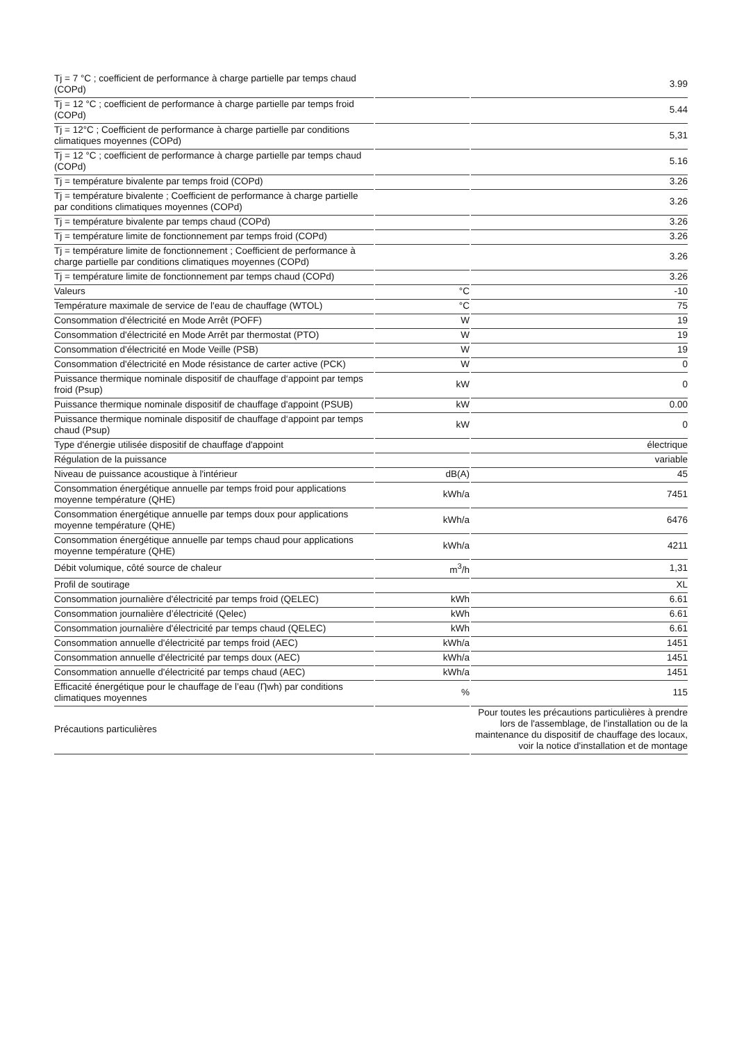| Tj = 7 °C ; coefficient de performance à charge partielle par temps chaud (COPd) | | 3.99 |
| Tj = 12 °C ; coefficient de performance à charge partielle par temps froid (COPd) | | 5.44 |
| Tj = 12°C ; Coefficient de performance à charge partielle par conditions climatiques moyennes (COPd) | | 5,31 |
| Tj = 12 °C ; coefficient de performance à charge partielle par temps chaud (COPd) | | 5.16 |
| Tj = température bivalente par temps froid (COPd) | | 3.26 |
| Tj = température bivalente ; Coefficient de performance à charge partielle par conditions climatiques moyennes (COPd) | | 3.26 |
| Tj = température bivalente par temps chaud (COPd) | | 3.26 |
| Tj = température limite de fonctionnement par temps froid (COPd) | | 3.26 |
| Tj = température limite de fonctionnement ; Coefficient de performance à charge partielle par conditions climatiques moyennes (COPd) | | 3.26 |
| Tj = température limite de fonctionnement par temps chaud (COPd) | | 3.26 |
| Valeurs | °C | -10 |
| Température maximale de service de l'eau de chauffage (WTOL) | °C | 75 |
| Consommation d'électricité en Mode Arrêt (POFF) | W | 19 |
| Consommation d'électricité en Mode Arrêt par thermostat (PTO) | W | 19 |
| Consommation d'électricité en Mode Veille (PSB) | W | 19 |
| Consommation d'électricité en Mode résistance de carter active (PCK) | W | 0 |
| Puissance thermique nominale dispositif de chauffage d‘appoint par temps froid (Psup) | kW | 0 |
| Puissance thermique nominale dispositif de chauffage d'appoint (PSUB) | kW | 0.00 |
| Puissance thermique nominale dispositif de chauffage d‘appoint par temps chaud (Psup) | kW | 0 |
| Type d'énergie utilisée dispositif de chauffage d'appoint | | électrique |
| Régulation de la puissance | | variable |
| Niveau de puissance acoustique à l'intérieur | dB(A) | 45 |
| Consommation énergétique annuelle par temps froid pour applications moyenne température (QHE) | kWh/a | 7451 |
| Consommation énergétique annuelle par temps doux pour applications moyenne température (QHE) | kWh/a | 6476 |
| Consommation énergétique annuelle par temps chaud pour applications moyenne température (QHE) | kWh/a | 4211 |
| Débit volumique, côté source de chaleur | m<sup>3</sup>/h | 1,31 |
| Profil de soutirage | | XL |
| Consommation journalière d'électricité par temps froid (QELEC) | kWh | 6.61 |
| Consommation journalière d’électricité (Qelec) | kWh | 6.61 |
| Consommation journalière d'électricité par temps chaud (QELEC) | kWh | 6.61 |
| Consommation annuelle d'électricité par temps froid (AEC) | kWh/a | 1451 |
| Consommation annuelle d'électricité par temps doux (AEC) | kWh/a | 1451 |
| Consommation annuelle d'électricité par temps chaud (AEC) | kWh/a | 1451 |
| Efficacité énergétique pour le chauffage de l’eau (Ƞwh) par conditions climatiques moyennes | % | 115 |
| Précautions particulières | | Pour toutes les précautions particulières à prendre lors de l'assemblage, de l'installation ou de la maintenance du dispositif de chauffage des locaux, voir la notice d'installation et de montage |